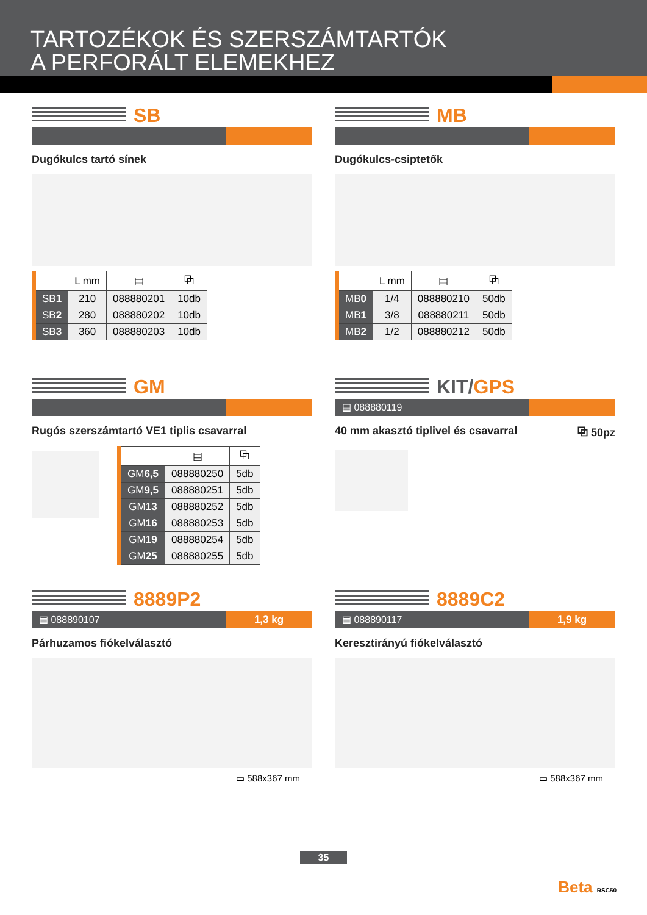TARTOZÉKOK ÉS SZERSZÁMTARTÓK
A PERFORÁLT ELEMEKHEZ
SB
Dugókulcs tartó sínek
| | L mm | ▤ | ⧉ |
| --- | --- | --- | --- |
| SB 1 | 210 | 088880201 | 10db |
| SB 2 | 280 | 088880202 | 10db |
| SB 3 | 360 | 088880203 | 10db |
MB
Dugókulcs-csiptetők
| | L mm | ▤ | ⧉ |
| --- | --- | --- | --- |
| MB 0 | 1/4 | 088880210 | 50db |
| MB 1 | 3/8 | 088880211 | 50db |
| MB 2 | 1/2 | 088880212 | 50db |
GM
Rugós szerszámtartó VE1 tiplis csavarral
| | ▤ | ⧉ |
| --- | --- | --- |
| GM 6,5 | 088880250 | 5db |
| GM 9,5 | 088880251 | 5db |
| GM 13 | 088880252 | 5db |
| GM 16 | 088880253 | 5db |
| GM 19 | 088880254 | 5db |
| GM 25 | 088880255 | 5db |
KIT/GPS
▤ 088880119
40 mm akasztó tiplivel és csavarral ⧉ 50pz
8889P2
▤ 088890107 1,3 kg
Párhuzamos fiókelválasztó
▭ 588x367 mm
8889C2
▤ 088890117 1,9 kg
Keresztirányú fiókelválasztó
▭ 588x367 mm
35
Beta RSC50